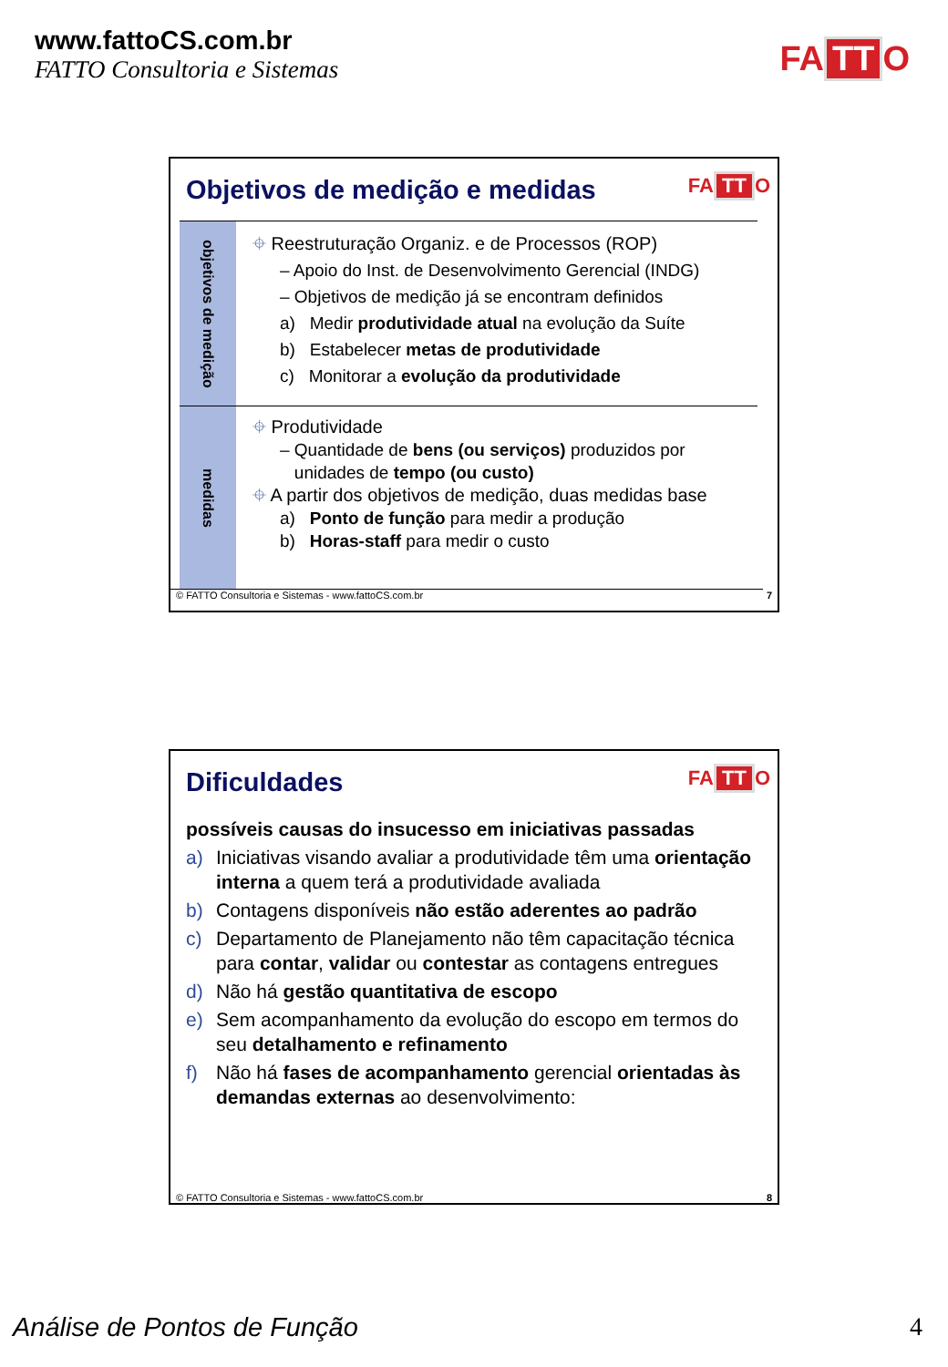www.fattoCS.com.br
FATTO Consultoria e Sistemas
FA TT O
Objetivos de medição e medidas
FA TT O
objetivos de medição
⌖ Reestruturação Organiz. e de Processos (ROP)
– Apoio do Inst. de Desenvolvimento Gerencial (INDG)
– Objetivos de medição já se encontram definidos
a) Medir produtividade atual na evolução da Suíte
b) Estabelecer metas de produtividade
c) Monitorar a evolução da produtividade
medidas
⌖ Produtividade
– Quantidade de bens (ou serviços) produzidos por
unidades de tempo (ou custo)
⌖ A partir dos objetivos de medição, duas medidas base
a) Ponto de função para medir a produção
b) Horas-staff para medir o custo
© FATTO Consultoria e Sistemas - www.fattoCS.com.br 7
Dificuldades
FA TT O
possíveis causas do insucesso em iniciativas passadas
a) Iniciativas visando avaliar a produtividade têm uma orientação interna a quem terá a produtividade avaliada
b) Contagens disponíveis não estão aderentes ao padrão
c) Departamento de Planejamento não têm capacitação técnica para contar, validar ou contestar as contagens entregues
d) Não há gestão quantitativa de escopo
e) Sem acompanhamento da evolução do escopo em termos do seu detalhamento e refinamento
f) Não há fases de acompanhamento gerencial orientadas às demandas externas ao desenvolvimento:
© FATTO Consultoria e Sistemas - www.fattoCS.com.br 8
Análise de Pontos de Função 4